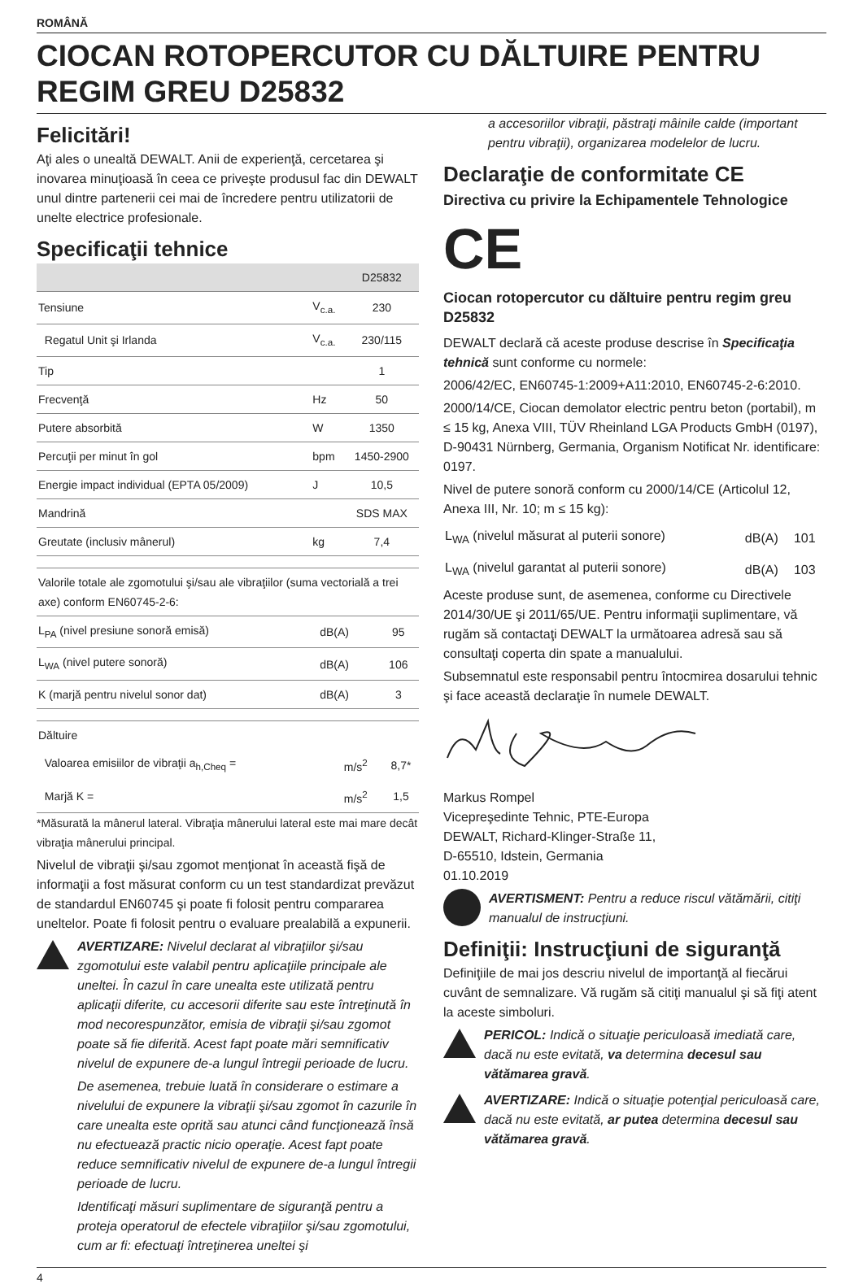ROMÂNĂ
CIOCAN ROTOPERCUTOR CU DĂLTUIRE PENTRU REGIM GREU D25832
Felicitări!
Aţi ales o unealtă DEWALT. Anii de experienţă, cercetarea şi inovarea minuţioasă în ceea ce priveşte produsul fac din DEWALT unul dintre partenerii cei mai de încredere pentru utilizatorii de unelte electrice profesionale.
Specificaţii tehnice
| | | D25832 |
| --- | --- | --- |
| Tensiune | V<sub>c.a.</sub> | 230 |
| Regatul Unit şi Irlanda | V<sub>c.a.</sub> | 230/115 |
| Tip | | 1 |
| Frecvenţă | Hz | 50 |
| Putere absorbită | W | 1350 |
| Percuţii per minut în gol | bpm | 1450-2900 |
| Energie impact individual (EPTA 05/2009) | J | 10,5 |
| Mandrină | | SDS MAX |
| Greutate (inclusiv mânerul) | kg | 7,4 |
| Valorile totale ale zgomotului şi/sau ale vibraţiilor (suma vectorială a trei axe) conform EN60745-2-6: | | |
| L<sub>PA</sub> (nivel presiune sonoră emisă) | dB(A) | 95 |
| L<sub>WA</sub> (nivel putere sonoră) | dB(A) | 106 |
| K (marjă pentru nivelul sonor dat) | dB(A) | 3 |
| Dăltuire | | |
| Valoarea emisiilor de vibraţii a<sub>h,Cheq</sub> = | m/s<sup>2</sup> | 8,7* |
| Marjă K = | m/s<sup>2</sup> | 1,5 |
*Măsurată la mânerul lateral. Vibraţia mânerului lateral este mai mare decât vibraţia mânerului principal.
Nivelul de vibraţii şi/sau zgomot menţionat în această fişă de informaţii a fost măsurat conform cu un test standardizat prevăzut de standardul EN60745 şi poate fi folosit pentru compararea uneltelor. Poate fi folosit pentru o evaluare prealabilă a expunerii.
AVERTIZARE: Nivelul declarat al vibraţiilor şi/sau zgomotului este valabil pentru aplicaţiile principale ale uneltei. În cazul în care unealta este utilizată pentru aplicaţii diferite, cu accesorii diferite sau este întreţinută în mod necorespunzător, emisia de vibraţii şi/sau zgomot poate să fie diferită. Acest fapt poate mări semnificativ nivelul de expunere de-a lungul întregii perioade de lucru.
De asemenea, trebuie luată în considerare o estimare a nivelului de expunere la vibraţii şi/sau zgomot în cazurile în care unealta este oprită sau atunci când funcţionează însă nu efectuează practic nicio operaţie. Acest fapt poate reduce semnificativ nivelul de expunere de-a lungul întregii perioade de lucru.
Identificaţi măsuri suplimentare de siguranţă pentru a proteja operatorul de efectele vibraţiilor şi/sau zgomotului, cum ar fi: efectuaţi întreţinerea uneltei şi
a accesoriilor vibraţii, păstraţi mâinile calde (important pentru vibraţii), organizarea modelelor de lucru.
Declaraţie de conformitate CE
Directiva cu privire la Echipamentele Tehnologice
CE
Ciocan rotopercutor cu dăltuire pentru regim greu
D25832
DEWALT declară că aceste produse descrise în Specificaţia tehnică sunt conforme cu normele:
2006/42/EC, EN60745-1:2009+A11:2010, EN60745-2-6:2010.
2000/14/CE, Ciocan demolator electric pentru beton (portabil), m ≤ 15 kg, Anexa VIII, TÜV Rheinland LGA Products GmbH (0197), D-90431 Nürnberg, Germania, Organism Notificat Nr. identificare: 0197.
Nivel de putere sonoră conform cu 2000/14/CE (Articolul 12, Anexa III, Nr. 10; m ≤ 15 kg):
| L<sub>WA</sub> (nivelul măsurat al puterii sonore) | dB(A) | 101 |
| L<sub>WA</sub> (nivelul garantat al puterii sonore) | dB(A) | 103 |
Aceste produse sunt, de asemenea, conforme cu Directivele 2014/30/UE şi 2011/65/UE. Pentru informaţii suplimentare, vă rugăm să contactaţi DEWALT la următoarea adresă sau să consultaţi coperta din spate a manualului.
Subsemnatul este responsabil pentru întocmirea dosarului tehnic şi face această declaraţie în numele DEWALT.
Markus Rompel
Vicepreşedinte Tehnic, PTE-Europa
DEWALT, Richard-Klinger-Straße 11,
D-65510, Idstein, Germania
01.10.2019
AVERTISMENT: Pentru a reduce riscul vătămării, citiţi manualul de instrucţiuni.
Definiţii: Instrucţiuni de siguranţă
Definiţiile de mai jos descriu nivelul de importanţă al fiecărui cuvânt de semnalizare. Vă rugăm să citiţi manualul şi să fiţi atent la aceste simboluri.
PERICOL: Indică o situaţie periculoasă imediată care, dacă nu este evitată, va determina decesul sau vătămarea gravă.
AVERTIZARE: Indică o situaţie potenţial periculoasă care, dacă nu este evitată, ar putea determina decesul sau vătămarea gravă.
4